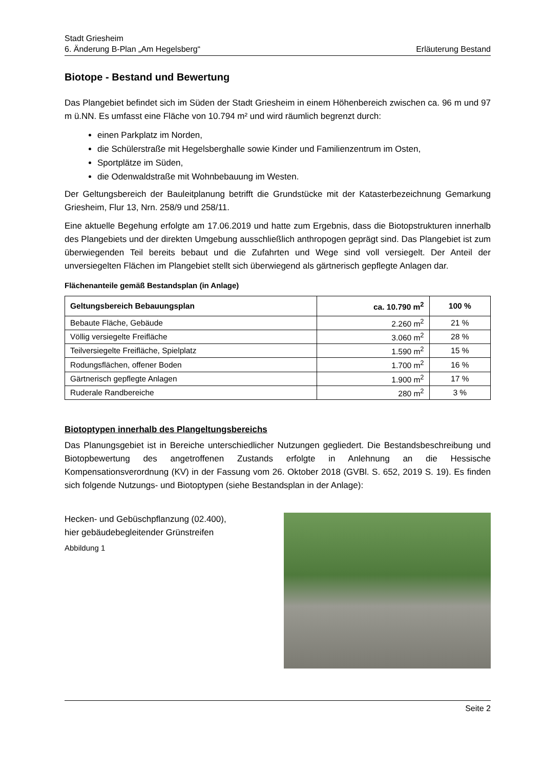Stadt Griesheim
6. Änderung B-Plan „Am Hegelsberg“Erläuterung Bestand
Biotope - Bestand und Bewertung
Das Plangebiet befindet sich im Süden der Stadt Griesheim in einem Höhenbereich zwischen ca. 96 m und 97 m ü.NN. Es umfasst eine Fläche von 10.794 m² und wird räumlich begrenzt durch:
einen Parkplatz im Norden,
die Schülerstraße mit Hegelsberghalle sowie Kinder und Familienzentrum im Osten,
Sportplätze im Süden,
die Odenwaldstraße mit Wohnbebauung im Westen.
Der Geltungsbereich der Bauleitplanung betrifft die Grundstücke mit der Katasterbezeichnung Gemarkung Griesheim, Flur 13, Nrn. 258/9 und 258/11.
Eine aktuelle Begehung erfolgte am 17.06.2019 und hatte zum Ergebnis, dass die Biotopstrukturen innerhalb des Plangebiets und der direkten Umgebung ausschließlich anthropogen geprägt sind. Das Plangebiet ist zum überwiegenden Teil bereits bebaut und die Zufahrten und Wege sind voll versiegelt. Der Anteil der unversiegelten Flächen im Plangebiet stellt sich überwiegend als gärtnerisch gepflegte Anlagen dar.
Flächenanteile gemäß Bestandsplan (in Anlage)
| Geltungsbereich Bebauungsplan | ca. 10.790 m<sup>2</sup> | 100 % |
| --- | --- | --- |
| Bebaute Fläche, Gebäude | 2.260 m<sup>2</sup> | 21 % |
| Völlig versiegelte Freifläche | 3.060 m<sup>2</sup> | 28 % |
| Teilversiegelte Freifläche, Spielplatz | 1.590 m<sup>2</sup> | 15 % |
| Rodungsflächen, offener Boden | 1.700 m<sup>2</sup> | 16 % |
| Gärtnerisch gepflegte Anlagen | 1.900 m<sup>2</sup> | 17 % |
| Ruderale Randbereiche | 280 m<sup>2</sup> | 3 % |
Biotoptypen innerhalb des Plangeltungsbereichs
Das Planungsgebiet ist in Bereiche unterschiedlicher Nutzungen gegliedert. Die Bestandsbeschreibung und Biotopbewertung des angetroffenen Zustands erfolgte in Anlehnung an die Hessische Kompensationsverordnung (KV) in der Fassung vom 26. Oktober 2018 (GVBl. S. 652, 2019 S. 19). Es finden sich folgende Nutzungs- und Biotoptypen (siehe Bestandsplan in der Anlage):
Hecken- und Gebüschpflanzung (02.400),
hier gebäudebegleitender Grünstreifen
Abbildung 1
Seite 2